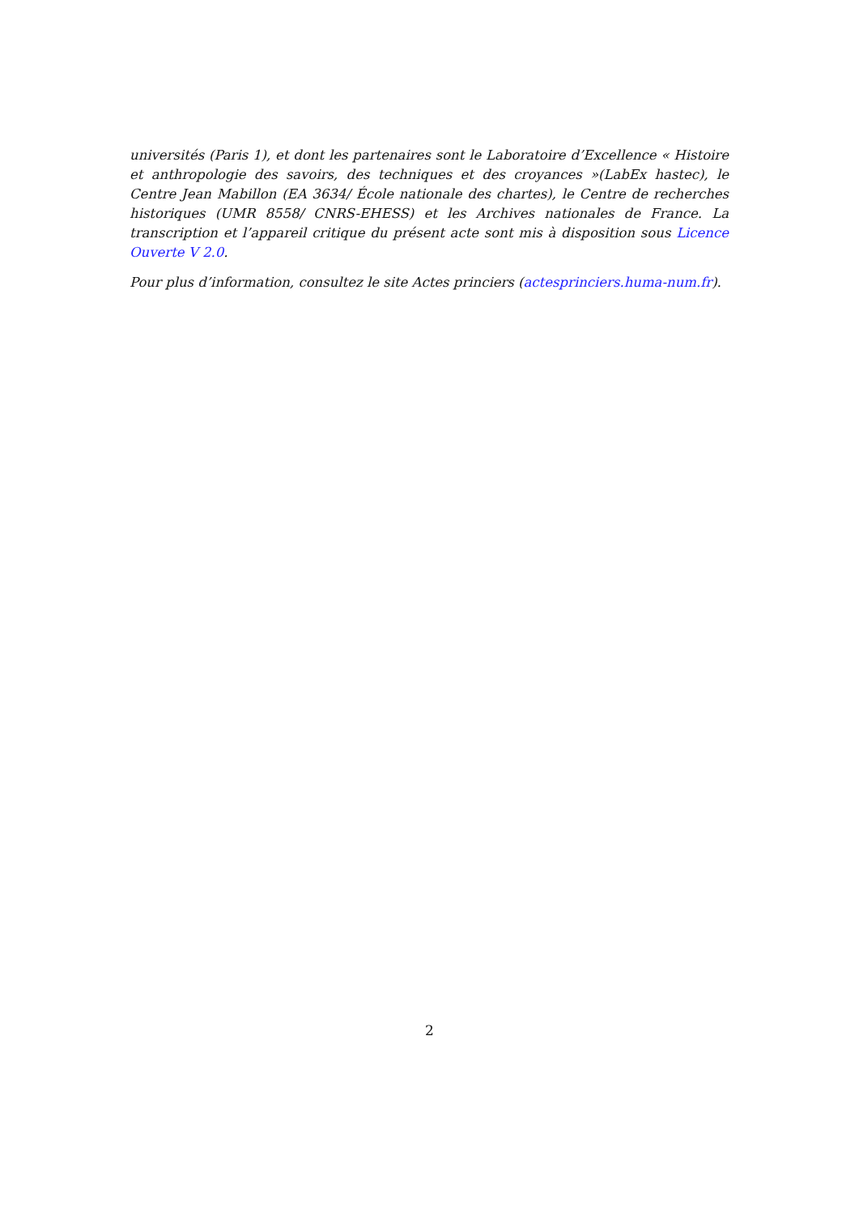universités (Paris 1), et dont les partenaires sont le Laboratoire d’Excellence « Histoire et anthropologie des savoirs, des techniques et des croyances »(LabEx hastec), le Centre Jean Mabillon (EA 3634/ École nationale des chartes), le Centre de recherches historiques (UMR 8558/ CNRS-EHESS) et les Archives nationales de France. La transcription et l’appareil critique du présent acte sont mis à disposition sous Licence Ouverte V 2.0.
Pour plus d’information, consultez le site Actes princiers (actesprinciers.huma-num.fr).
2